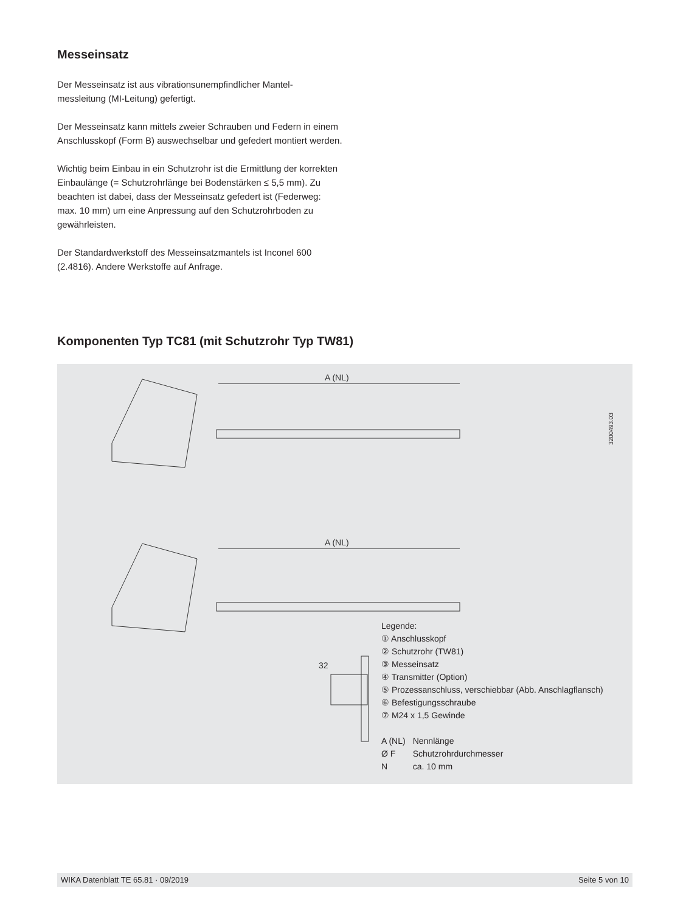Messeinsatz
Der Messeinsatz ist aus vibrationsunempfindlicher Mantel-
messleitung (MI-Leitung) gefertigt.
Der Messeinsatz kann mittels zweier Schrauben und Federn in einem Anschlusskopf (Form B) auswechselbar und gefedert montiert werden.
Wichtig beim Einbau in ein Schutzrohr ist die Ermittlung der korrekten Einbaulänge (= Schutzrohrlänge bei Bodenstärken ≤ 5,5 mm). Zu beachten ist dabei, dass der Messeinsatz gefedert ist (Federweg: max. 10 mm) um eine Anpressung auf den Schutzrohrboden zu gewährleisten.
Der Standardwerkstoff des Messeinsatzmantels ist Inconel 600 (2.4816). Andere Werkstoffe auf Anfrage.
Komponenten Typ TC81 (mit Schutzrohr Typ TW81)
A (NL)
A (NL)
32
3200493.03
Legende:
① Anschlusskopf
② Schutzrohr (TW81)
③ Messeinsatz
④ Transmitter (Option)
⑤ Prozessanschluss, verschiebbar (Abb. Anschlagflansch)
⑥ Befestigungsschraube
⑦ M24 x 1,5 Gewinde
| A (NL) | Nennlänge |
| Ø F | Schutzrohrdurchmesser |
| N | ca. 10 mm |
WIKA Datenblatt TE 65.81 · 09/2019 Seite 5 von 10